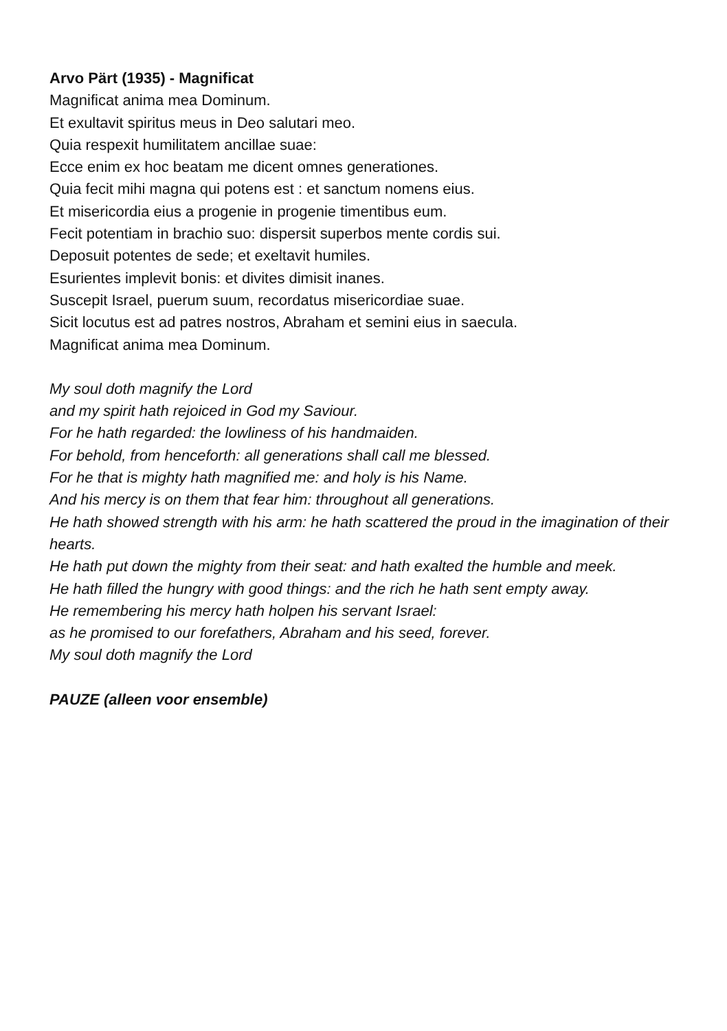Arvo Pärt (1935) - Magnificat
Magnificat anima mea Dominum.
Et exultavit spiritus meus in Deo salutari meo.
Quia respexit humilitatem ancillae suae:
Ecce enim ex hoc beatam me dicent omnes generationes.
Quia fecit mihi magna qui potens est : et sanctum nomens eius.
Et misericordia eius a progenie in progenie timentibus eum.
Fecit potentiam in brachio suo: dispersit superbos mente cordis sui.
Deposuit potentes de sede; et exeltavit humiles.
Esurientes implevit bonis: et divites dimisit inanes.
Suscepit Israel, puerum suum, recordatus misericordiae suae.
Sicit locutus est ad patres nostros, Abraham et semini eius in saecula.
Magnificat anima mea Dominum.
My soul doth magnify the Lord
and my spirit hath rejoiced in God my Saviour.
For he hath regarded: the lowliness of his handmaiden.
For behold, from henceforth: all generations shall call me blessed.
For he that is mighty hath magnified me: and holy is his Name.
And his mercy is on them that fear him: throughout all generations.
He hath showed strength with his arm: he hath scattered the proud in the imagination of their hearts.
He hath put down the mighty from their seat: and hath exalted the humble and meek.
He hath filled the hungry with good things: and the rich he hath sent empty away.
He remembering his mercy hath holpen his servant Israel:
as he promised to our forefathers, Abraham and his seed, forever.
My soul doth magnify the Lord
PAUZE (alleen voor ensemble)